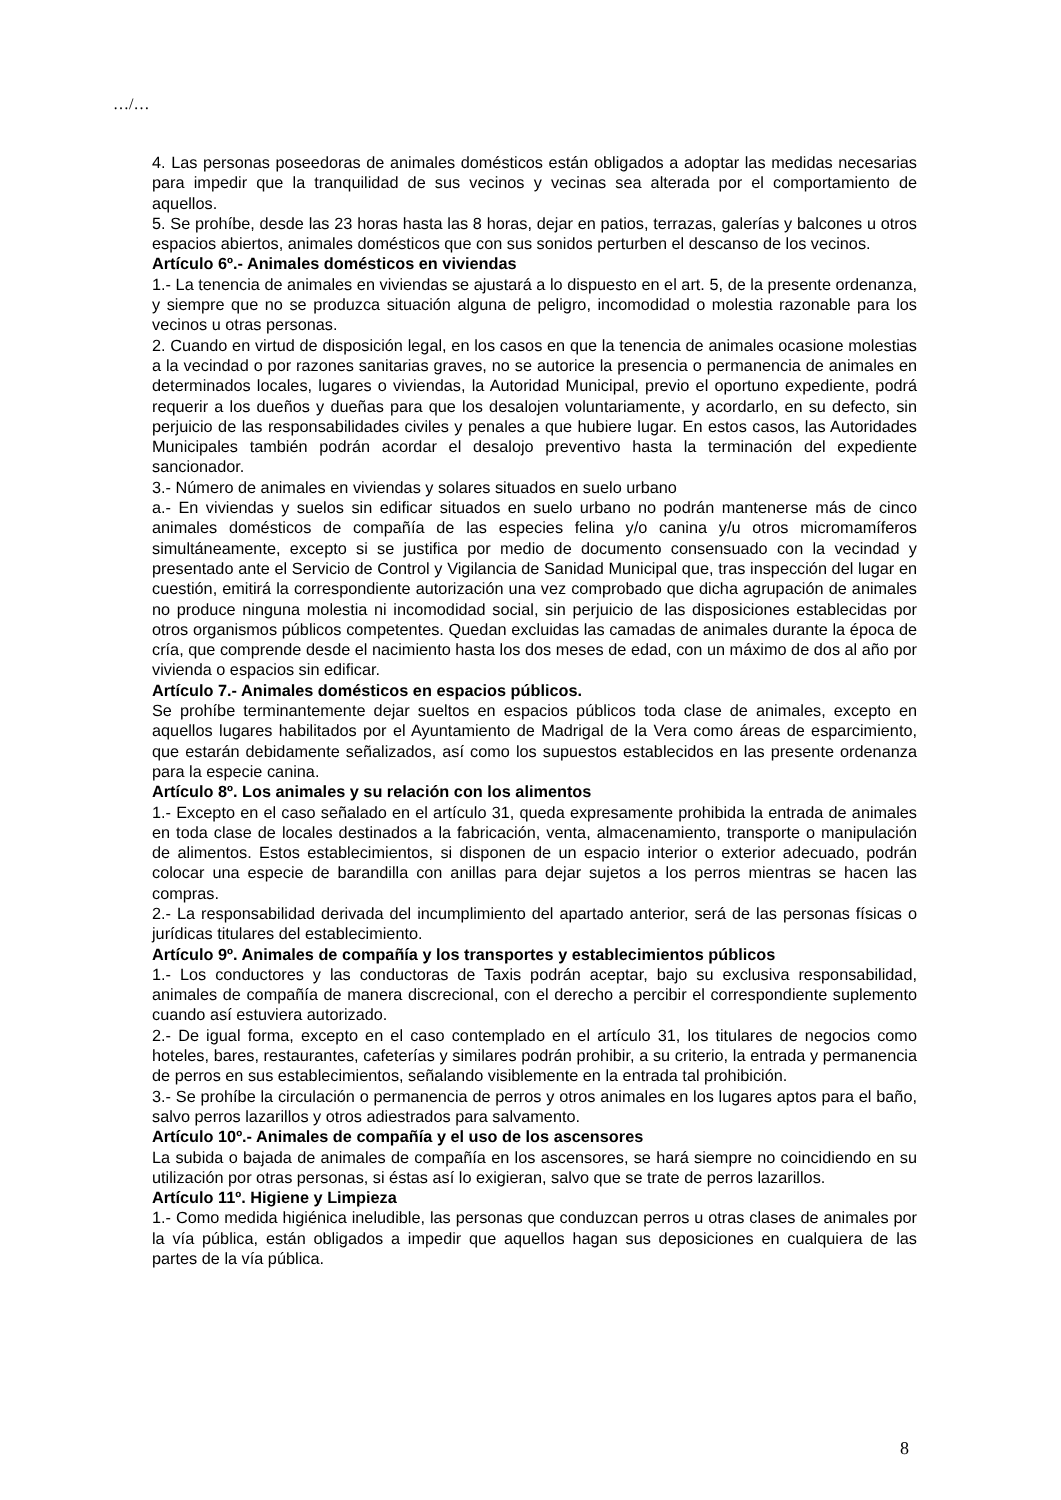…/…
4. Las personas poseedoras de animales domésticos están obligados a adoptar las medidas necesarias para impedir que la tranquilidad de sus vecinos y vecinas sea alterada por el comportamiento de aquellos.
5. Se prohíbe, desde las 23 horas hasta las 8 horas, dejar en patios, terrazas, galerías y balcones u otros espacios abiertos, animales domésticos que con sus sonidos perturben el descanso de los vecinos.
Artículo 6º.- Animales domésticos en viviendas
1.- La tenencia de animales en viviendas se ajustará a lo dispuesto en el art. 5, de la presente ordenanza, y siempre que no se produzca situación alguna de peligro, incomodidad o molestia razonable para los vecinos u otras personas.
2. Cuando en virtud de disposición legal, en los casos en que la tenencia de animales ocasione molestias a la vecindad o por razones sanitarias graves, no se autorice la presencia o permanencia de animales en determinados locales, lugares o viviendas, la Autoridad Municipal, previo el oportuno expediente, podrá requerir a los dueños y dueñas para que los desalojen voluntariamente, y acordarlo, en su defecto, sin perjuicio de las responsabilidades civiles y penales a que hubiere lugar. En estos casos, las Autoridades Municipales también podrán acordar el desalojo preventivo hasta la terminación del expediente sancionador.
3.- Número de animales en viviendas y solares situados en suelo urbano
a.- En viviendas y suelos sin edificar situados en suelo urbano no podrán mantenerse más de cinco animales domésticos de compañía de las especies felina y/o canina y/u otros micromamíferos simultáneamente, excepto si se justifica por medio de documento consensuado con la vecindad y presentado ante el Servicio de Control y Vigilancia de Sanidad Municipal que, tras inspección del lugar en cuestión, emitirá la correspondiente autorización una vez comprobado que dicha agrupación de animales no produce ninguna molestia ni incomodidad social, sin perjuicio de las disposiciones establecidas por otros organismos públicos competentes. Quedan excluidas las camadas de animales durante la época de cría, que comprende desde el nacimiento hasta los dos meses de edad, con un máximo de dos al año por vivienda o espacios sin edificar.
Artículo 7.- Animales domésticos en espacios públicos.
Se prohíbe terminantemente dejar sueltos en espacios públicos toda clase de animales, excepto en aquellos lugares habilitados por el Ayuntamiento de Madrigal de la Vera como áreas de esparcimiento, que estarán debidamente señalizados, así como los supuestos establecidos en las presente ordenanza para la especie canina.
Artículo 8º. Los animales y su relación con los alimentos
1.- Excepto en el caso señalado en el artículo 31, queda expresamente prohibida la entrada de animales en toda clase de locales destinados a la fabricación, venta, almacenamiento, transporte o manipulación de alimentos. Estos establecimientos, si disponen de un espacio interior o exterior adecuado, podrán colocar una especie de barandilla con anillas para dejar sujetos a los perros mientras se hacen las compras.
2.- La responsabilidad derivada del incumplimiento del apartado anterior, será de las personas físicas o jurídicas titulares del establecimiento.
Artículo 9º. Animales de compañía y los transportes y establecimientos públicos
1.- Los conductores y las conductoras de Taxis podrán aceptar, bajo su exclusiva responsabilidad, animales de compañía de manera discrecional, con el derecho a percibir el correspondiente suplemento cuando así estuviera autorizado.
2.- De igual forma, excepto en el caso contemplado en el artículo 31, los titulares de negocios como hoteles, bares, restaurantes, cafeterías y similares podrán prohibir, a su criterio, la entrada y permanencia de perros en sus establecimientos, señalando visiblemente en la entrada tal prohibición.
3.- Se prohíbe la circulación o permanencia de perros y otros animales en los lugares aptos para el baño, salvo perros lazarillos y otros adiestrados para salvamento.
Artículo 10º.- Animales de compañía y el uso de los ascensores
La subida o bajada de animales de compañía en los ascensores, se hará siempre no coincidiendo en su utilización por otras personas, si éstas así lo exigieran, salvo que se trate de perros lazarillos.
Artículo 11º. Higiene y Limpieza
1.- Como medida higiénica ineludible, las personas que conduzcan perros u otras clases de animales por la vía pública, están obligados a impedir que aquellos hagan sus deposiciones en cualquiera de las partes de la vía pública.
8